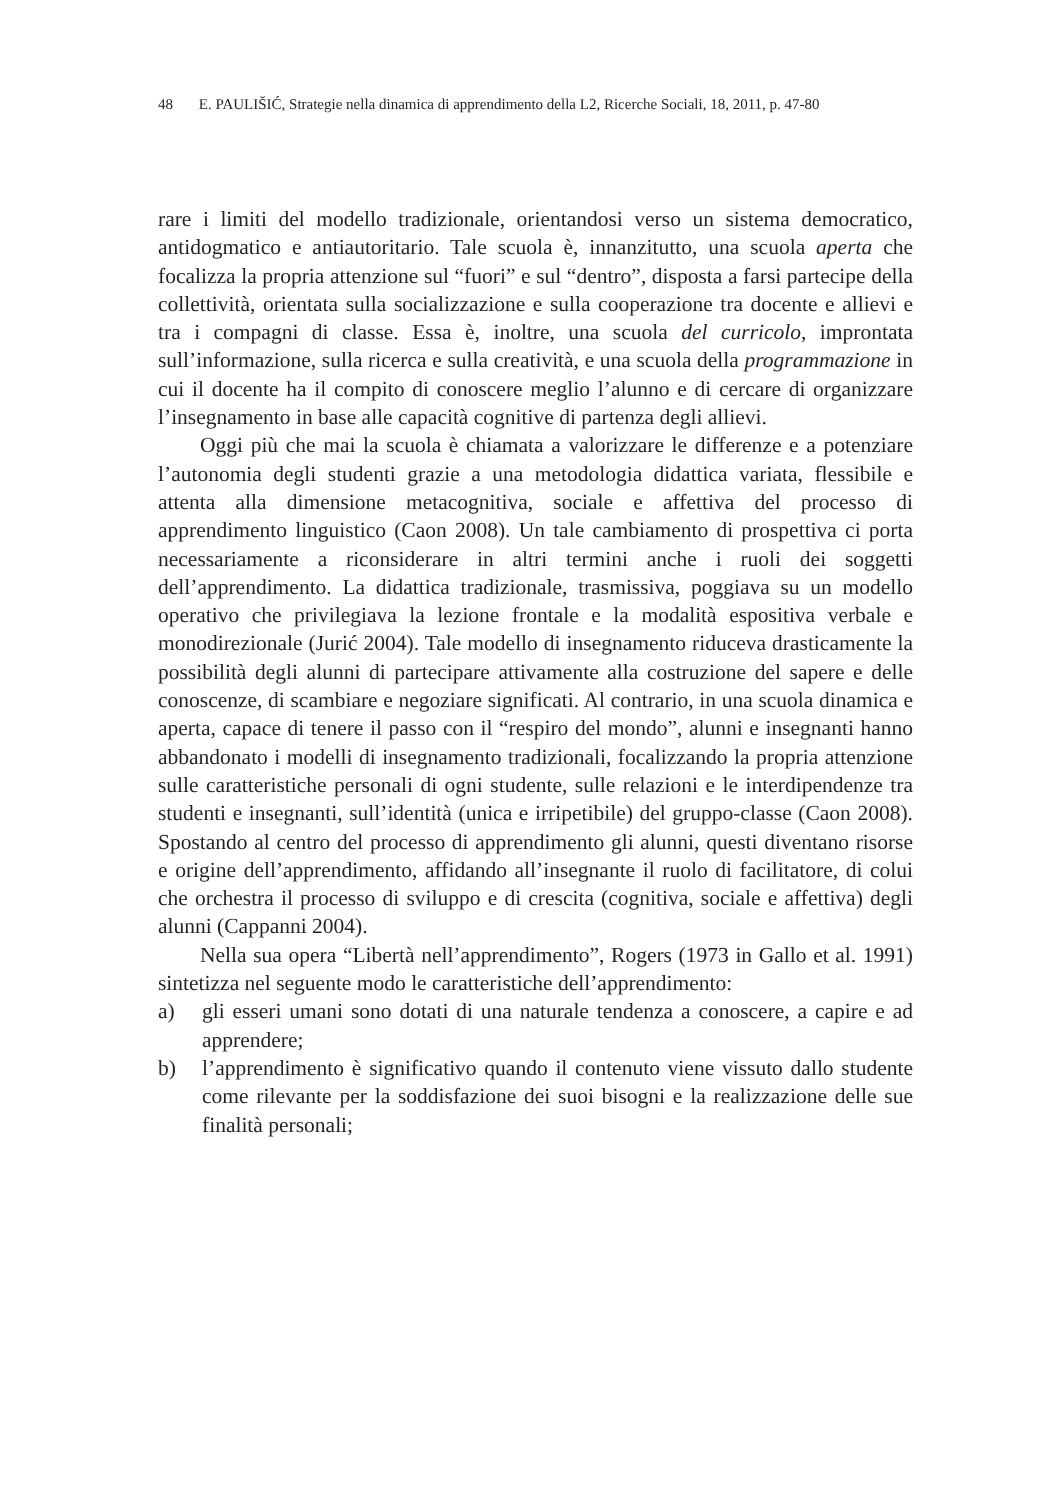48 E. PAULIŠIĆ, Strategie nella dinamica di apprendimento della L2, Ricerche Sociali, 18, 2011, p. 47-80
rare i limiti del modello tradizionale, orientandosi verso un sistema democratico, antidogmatico e antiautoritario. Tale scuola è, innanzitutto, una scuola aperta che focalizza la propria attenzione sul “fuori” e sul “dentro”, disposta a farsi partecipe della collettività, orientata sulla socializzazione e sulla cooperazione tra docente e allievi e tra i compagni di classe. Essa è, inoltre, una scuola del curricolo, improntata sull’informazione, sulla ricerca e sulla creatività, e una scuola della programmazione in cui il docente ha il compito di conoscere meglio l’alunno e di cercare di organizzare l’insegnamento in base alle capacità cognitive di partenza degli allievi.
Oggi più che mai la scuola è chiamata a valorizzare le differenze e a potenziare l’autonomia degli studenti grazie a una metodologia didattica variata, flessibile e attenta alla dimensione metacognitiva, sociale e affettiva del processo di apprendimento linguistico (Caon 2008). Un tale cambiamento di prospettiva ci porta necessariamente a riconsiderare in altri termini anche i ruoli dei soggetti dell’apprendimento. La didattica tradizionale, trasmissiva, poggiava su un modello operativo che privilegiava la lezione frontale e la modalità espositiva verbale e monodirezionale (Jurić 2004). Tale modello di insegnamento riduceva drasticamente la possibilità degli alunni di partecipare attivamente alla costruzione del sapere e delle conoscenze, di scambiare e negoziare significati. Al contrario, in una scuola dinamica e aperta, capace di tenere il passo con il “respiro del mondo”, alunni e insegnanti hanno abbandonato i modelli di insegnamento tradizionali, focalizzando la propria attenzione sulle caratteristiche personali di ogni studente, sulle relazioni e le interdipendenze tra studenti e insegnanti, sull’identità (unica e irripetibile) del gruppo-classe (Caon 2008). Spostando al centro del processo di apprendimento gli alunni, questi diventano risorse e origine dell’apprendimento, affidando all’insegnante il ruolo di facilitatore, di colui che orchestra il processo di sviluppo e di crescita (cognitiva, sociale e affettiva) degli alunni (Cappanni 2004).
Nella sua opera “Libertà nell’apprendimento”, Rogers (1973 in Gallo et al. 1991) sintetizza nel seguente modo le caratteristiche dell’apprendimento:
a) gli esseri umani sono dotati di una naturale tendenza a conoscere, a capire e ad apprendere;
b) l’apprendimento è significativo quando il contenuto viene vissuto dallo studente come rilevante per la soddisfazione dei suoi bisogni e la realizzazione delle sue finalità personali;